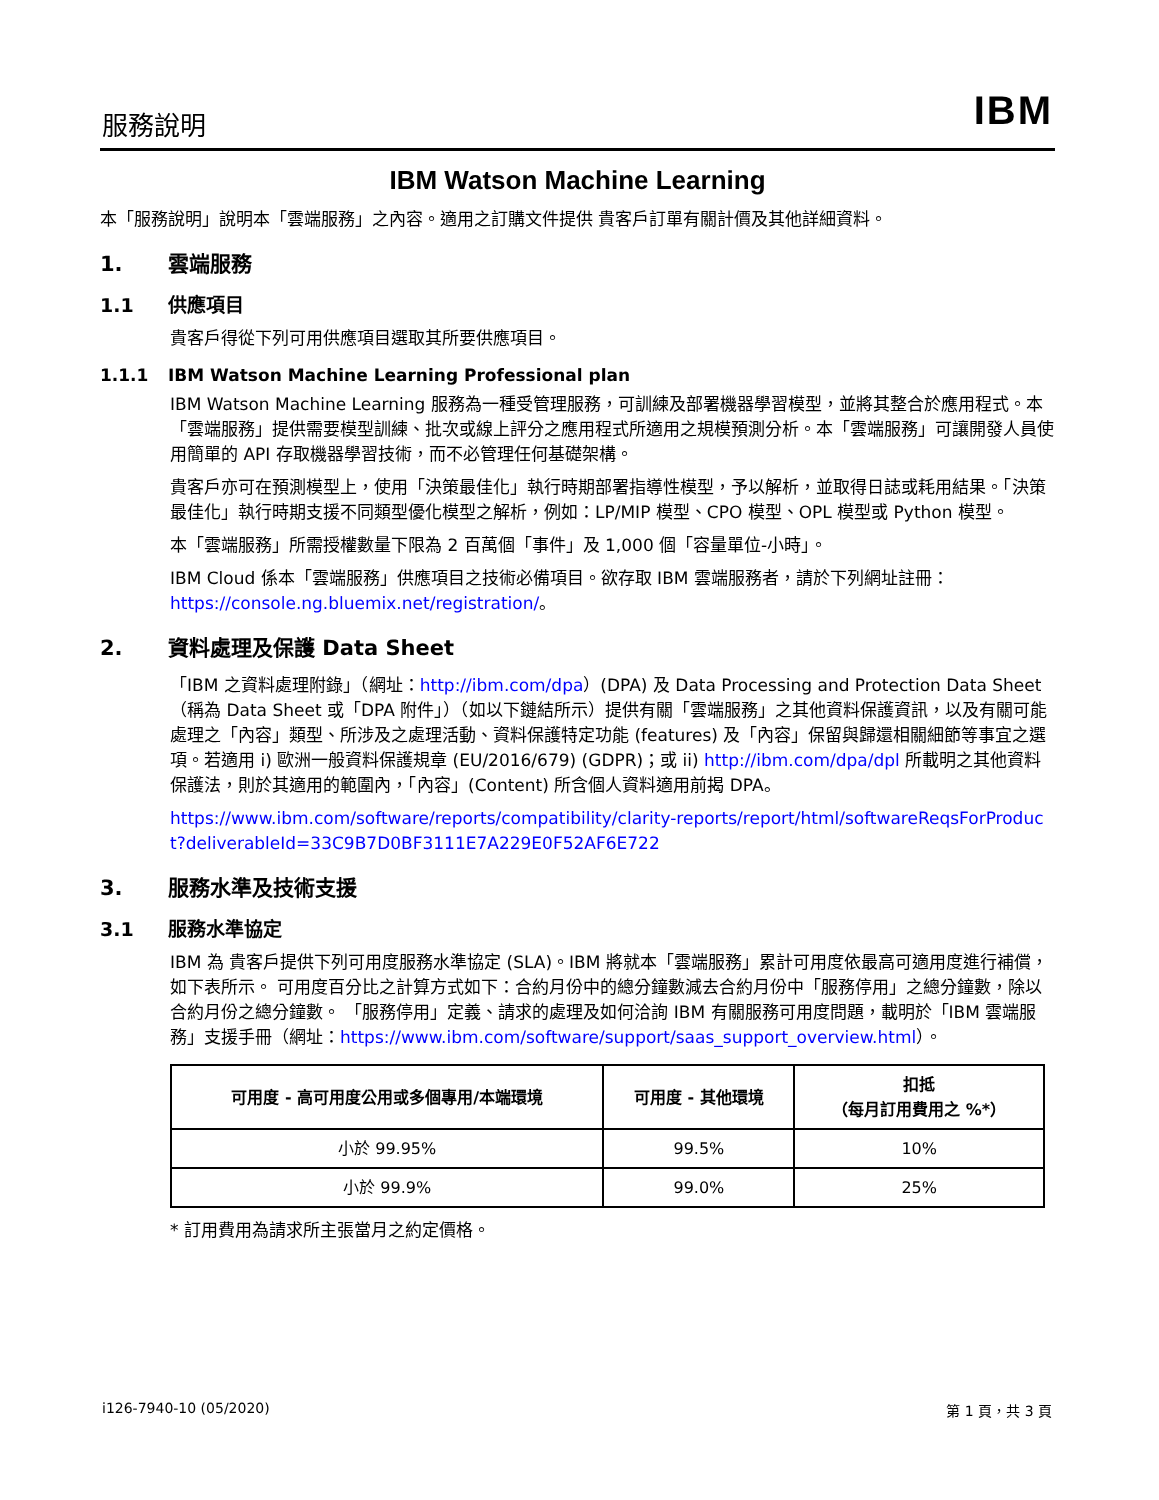服務說明 IBM
IBM Watson Machine Learning
本「服務說明」說明本「雲端服務」之內容。適用之訂購文件提供 貴客戶訂單有關計價及其他詳細資料。
1. 雲端服務
1.1 供應項目
貴客戶得從下列可用供應項目選取其所要供應項目。
1.1.1 IBM Watson Machine Learning Professional plan
IBM Watson Machine Learning 服務為一種受管理服務，可訓練及部署機器學習模型，並將其整合於應用程式。本「雲端服務」提供需要模型訓練、批次或線上評分之應用程式所適用之規模預測分析。本「雲端服務」可讓開發人員使用簡單的 API 存取機器學習技術，而不必管理任何基礎架構。
貴客戶亦可在預測模型上，使用「決策最佳化」執行時期部署指導性模型，予以解析，並取得日誌或耗用結果。「決策最佳化」執行時期支援不同類型優化模型之解析，例如：LP/MIP 模型、CPO 模型、OPL 模型或 Python 模型。
本「雲端服務」所需授權數量下限為 2 百萬個「事件」及 1,000 個「容量單位-小時」。
IBM Cloud 係本「雲端服務」供應項目之技術必備項目。欲存取 IBM 雲端服務者，請於下列網址註冊：https://console.ng.bluemix.net/registration/。
2. 資料處理及保護 Data Sheet
「IBM 之資料處理附錄」（網址：http://ibm.com/dpa）(DPA) 及 Data Processing and Protection Data Sheet（稱為 Data Sheet 或「DPA 附件」）（如以下鏈結所示）提供有關「雲端服務」之其他資料保護資訊，以及有關可能處理之「內容」類型、所涉及之處理活動、資料保護特定功能 (features) 及「內容」保留與歸還相關細節等事宜之選項。若適用 i) 歐洲一般資料保護規章 (EU/2016/679) (GDPR)；或 ii) http://ibm.com/dpa/dpl 所載明之其他資料保護法，則於其適用的範圍內，「內容」(Content) 所含個人資料適用前揭 DPA。
https://www.ibm.com/software/reports/compatibility/clarity-reports/report/html/softwareReqsForProduct?deliverableId=33C9B7D0BF3111E7A229E0F52AF6E722
3. 服務水準及技術支援
3.1 服務水準協定
IBM 為 貴客戶提供下列可用度服務水準協定 (SLA)。IBM 將就本「雲端服務」累計可用度依最高可適用度進行補償，如下表所示。 可用度百分比之計算方式如下：合約月份中的總分鐘數減去合約月份中「服務停用」之總分鐘數，除以合約月份之總分鐘數。 「服務停用」定義、請求的處理及如何洽詢 IBM 有關服務可用度問題，載明於「IBM 雲端服務」支援手冊（網址：https://www.ibm.com/software/support/saas_support_overview.html）。
| 可用度 - 高可用度公用或多個專用/本端環境 | 可用度 - 其他環境 | 扣抵 （每月訂用費用之 %*） |
| --- | --- | --- |
| 小於 99.95% | 99.5% | 10% |
| 小於 99.9% | 99.0% | 25% |
* 訂用費用為請求所主張當月之約定價格。
i126-7940-10 (05/2020) 第 1 頁，共 3 頁